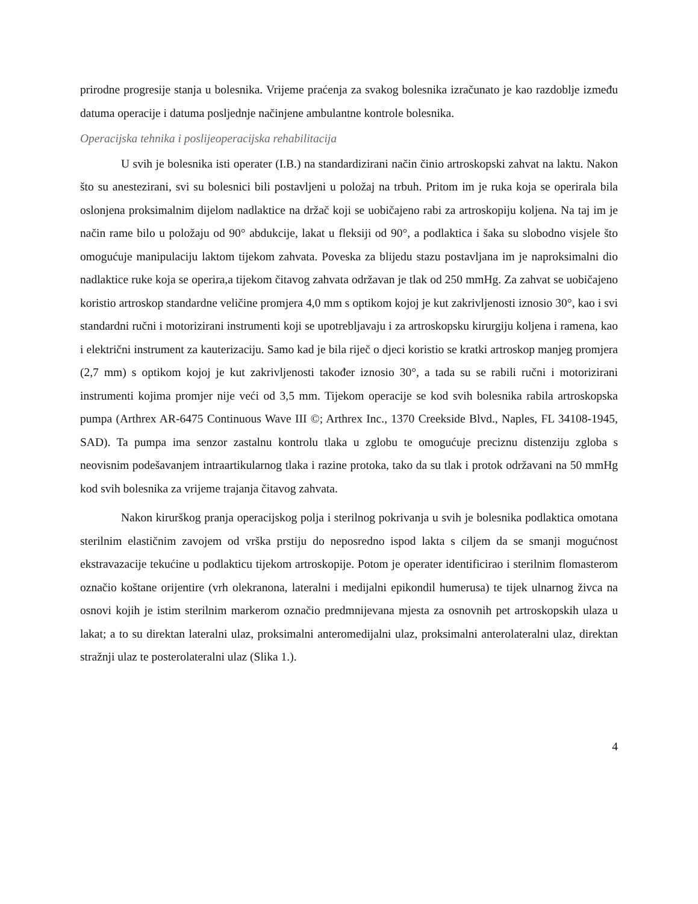prirodne progresije stanja u bolesnika. Vrijeme praćenja za svakog bolesnika izračunato je kao razdoblje između datuma operacije i datuma posljednje načinjene ambulantne kontrole bolesnika.
Operacijska tehnika i poslijeoperacijska rehabilitacija
U svih je bolesnika isti operater (I.B.) na standardizirani način činio artroskopski zahvat na laktu. Nakon što su anestezirani, svi su bolesnici bili postavljeni u položaj na trbuh. Pritom im je ruka koja se operirala bila oslonjena proksimalnim dijelom nadlaktice na držač koji se uobičajeno rabi za artroskopiju koljena. Na taj im je način rame bilo u položaju od 90° abdukcije, lakat u fleksiji od 90°, a podlaktica i šaka su slobodno visjele što omogućuje manipulaciju laktom tijekom zahvata. Poveska za blijedu stazu postavljana im je naproksimalni dio nadlaktice ruke koja se operira,a tijekom čitavog zahvata održavan je tlak od 250 mmHg. Za zahvat se uobičajeno koristio artroskop standardne veličine promjera 4,0 mm s optikom kojoj je kut zakrivljenosti iznosio 30°, kao i svi standardni ručni i motorizirani instrumenti koji se upotrebljavaju i za artroskopsku kirurgiju koljena i ramena, kao i električni instrument za kauterizaciju. Samo kad je bila riječ o djeci koristio se kratki artroskop manjeg promjera (2,7 mm) s optikom kojoj je kut zakrivljenosti također iznosio 30°, a tada su se rabili ručni i motorizirani instrumenti kojima promjer nije veći od 3,5 mm. Tijekom operacije se kod svih bolesnika rabila artroskopska pumpa (Arthrex AR-6475 Continuous Wave III ©; Arthrex Inc., 1370 Creekside Blvd., Naples, FL 34108-1945, SAD). Ta pumpa ima senzor zastalnu kontrolu tlaka u zglobu te omogućuje preciznu distenziju zgloba s neovisnim podešavanjem intraartikularnog tlaka i razine protoka, tako da su tlak i protok održavani na 50 mmHg kod svih bolesnika za vrijeme trajanja čitavog zahvata.
Nakon kirurškog pranja operacijskog polja i sterilnog pokrivanja u svih je bolesnika podlaktica omotana sterilnim elastičnim zavojem od vrška prstiju do neposredno ispod lakta s ciljem da se smanji mogućnost ekstravazacije tekućine u podlakticu tijekom artroskopije. Potom je operater identificirao i sterilnim flomasterom označio koštane orijentire (vrh olekranona, lateralni i medijalni epikondil humerusa) te tijek ulnarnog živca na osnovi kojih je istim sterilnim markerom označio predmnijevana mjesta za osnovnih pet artroskopskih ulaza u lakat; a to su direktan lateralni ulaz, proksimalni anteromedijalni ulaz, proksimalni anterolateralni ulaz, direktan stražnji ulaz te posterolateralni ulaz (Slika 1.).
4